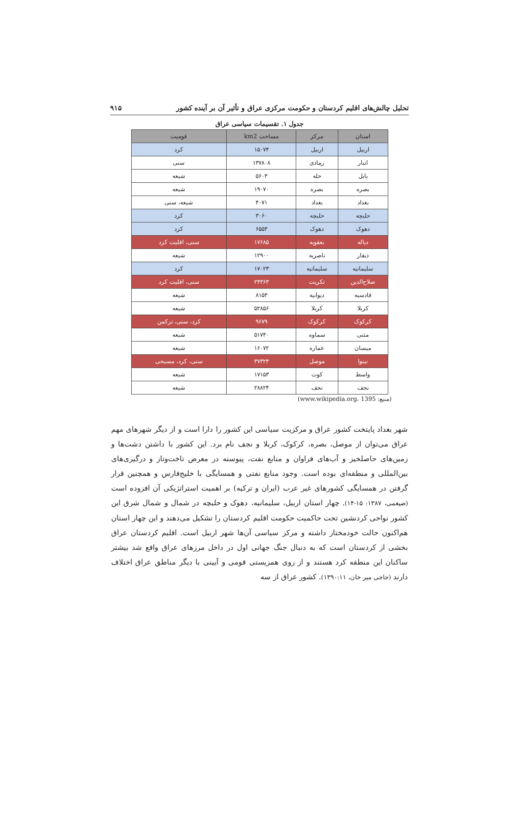تحلیل چالش‌های اقلیم کردستان و حکومت مرکزی عراق و تأثیر آن بر آینده کشور ۹۱۵
جدول ۱. تقسیمات سیاسی عراق
| استان | مرکز | مساحت km2 | قومیت |
| --- | --- | --- | --- |
| اربیل | اربیل | ۱۵۰۷۴ | کرد |
| انبار | رمادی | ۱۳۷۸۰۸ | سنی |
| بابل | حله | ۵۶۰۳ | شیعه |
| بصره | بصره | ۱۹۰۷۰ | شیعه |
| بغداد | بغداد | ۴۰۷۱ | شیعه، سنی |
| حلبچه | حلبچه | ۳۰۶۰ | کرد |
| دهوک | دهوک | ۶۵۵۳ | کرد |
| دیاله | بعقوبه | ۱۷۶۸۵ | سنی، اقلیت کرد |
| ذیقار | ناصریه | ۱۲۹۰۰ | شیعه |
| سلیمانیه | سلیمانیه | ۱۷۰۲۳ | کرد |
| صلاح‌الدین | تکریت | ۲۴۳۶۳ | سنی، اقلیت کرد |
| قادسیه | دیوانیه | ۸۱۵۳ | شیعه |
| کربلا | کربلا | ۵۲۸۵۶ | شیعه |
| کرکوک | کرکوک | ۹۶۷۹ | کرد، سنی، ترکمن |
| مثنی | سماوه | ۵۱۷۴۰ | شیعه |
| میسان | عماره | ۱۶۰۷۲ | شیعه |
| نینوا | موصل | ۳۷۳۲۳ | سنی، کرد، مسیحی |
| واسط | کوت | ۱۷۱۵۳ | شیعه |
| نجف | نجف | ۲۸۸۲۴ | شیعه |
(منبع: www.wikipedia.org، 1395)
شهر بغداد پایتخت کشور عراق و مرکزیت سیاسی این کشور را دارا است و از دیگر شهرهای مهم عراق می‌توان از موصل، بصره، کرکوک، کربلا و نجف نام برد. این کشور با داشتن دشت‌ها و زمین‌های حاصلخیز و آب‌های فراوان و منابع نفت، پیوسته در معرض تاخت‌وتاز و درگیری‌های بین‌المللی و منطقه‌ای بوده است. وجود منابع نفتی و همسایگی با خلیج‌فارس و همچنین قرار گرفتن در همسایگی کشورهای غیر عرب (ایران و ترکیه) بر اهمیت استراتژیکی آن افزوده است (ضیغمی، ۱۳۸۷: ۱۵-۱۴). چهار استان اربیل، سلیمانیه، دهوک و حلبچه در شمال و شمال شرق این کشور نواحی کردنشین تحت حاکمیت حکومت اقلیم کردستان را تشکیل می‌دهند و این چهار استان هم‌اکنون حالت خودمختار داشته و مرکز سیاسی آن‌ها شهر اربیل است. اقلیم کردستان عراق بخشی از کردستان است که به دنبال جنگ جهانی اول در داخل مرزهای عراق واقع شد بیشتر ساکنان این منطقه کرد هستند و از روی همزیستی قومی و آیینی با دیگر مناطق عراق اختلاف دارند (حاجی میر خان، ۱۳۹۰:۱۱). کشور عراق از سه